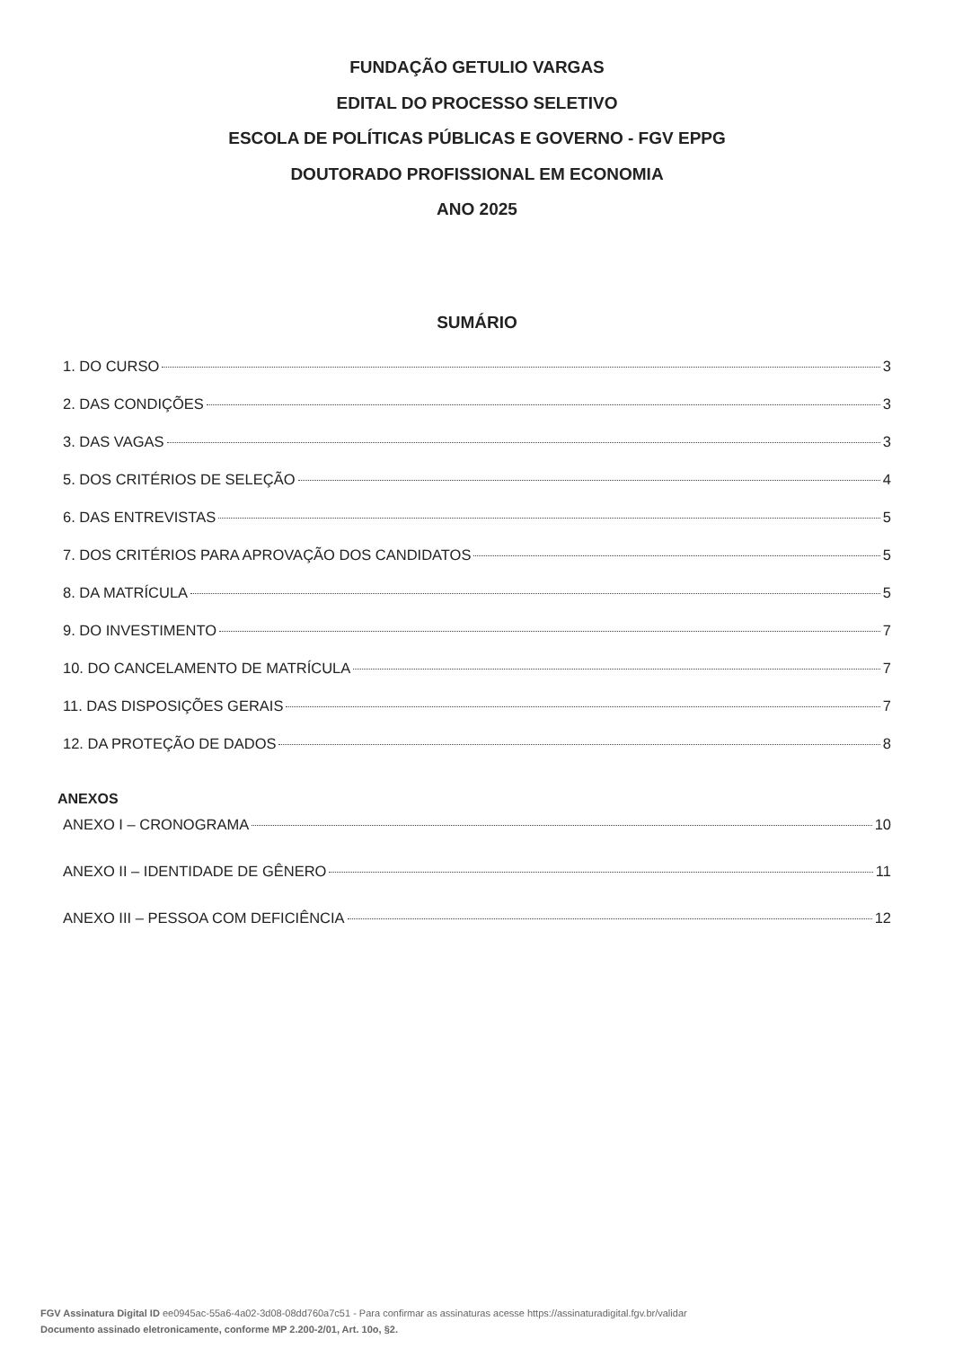FUNDAÇÃO GETULIO VARGAS
EDITAL DO PROCESSO SELETIVO
ESCOLA DE POLÍTICAS PÚBLICAS E GOVERNO - FGV EPPG
DOUTORADO PROFISSIONAL EM ECONOMIA
ANO 2025
SUMÁRIO
1. DO CURSO 3
2. DAS CONDIÇÕES 3
3. DAS VAGAS 3
5. DOS CRITÉRIOS DE SELEÇÃO 4
6. DAS ENTREVISTAS 5
7. DOS CRITÉRIOS PARA APROVAÇÃO DOS CANDIDATOS 5
8. DA MATRÍCULA 5
9. DO INVESTIMENTO 7
10. DO CANCELAMENTO DE MATRÍCULA 7
11. DAS DISPOSIÇÕES GERAIS 7
12. DA PROTEÇÃO DE DADOS 8
ANEXOS
ANEXO I – CRONOGRAMA 10
ANEXO II – IDENTIDADE DE GÊNERO 11
ANEXO III – PESSOA COM DEFICIÊNCIA 12
FGV Assinatura Digital ID ee0945ac-55a6-4a02-3d08-08dd760a7c51 - Para confirmar as assinaturas acesse https://assinaturadigital.fgv.br/validar
Documento assinado eletronicamente, conforme MP 2.200-2/01, Art. 10o, §2.